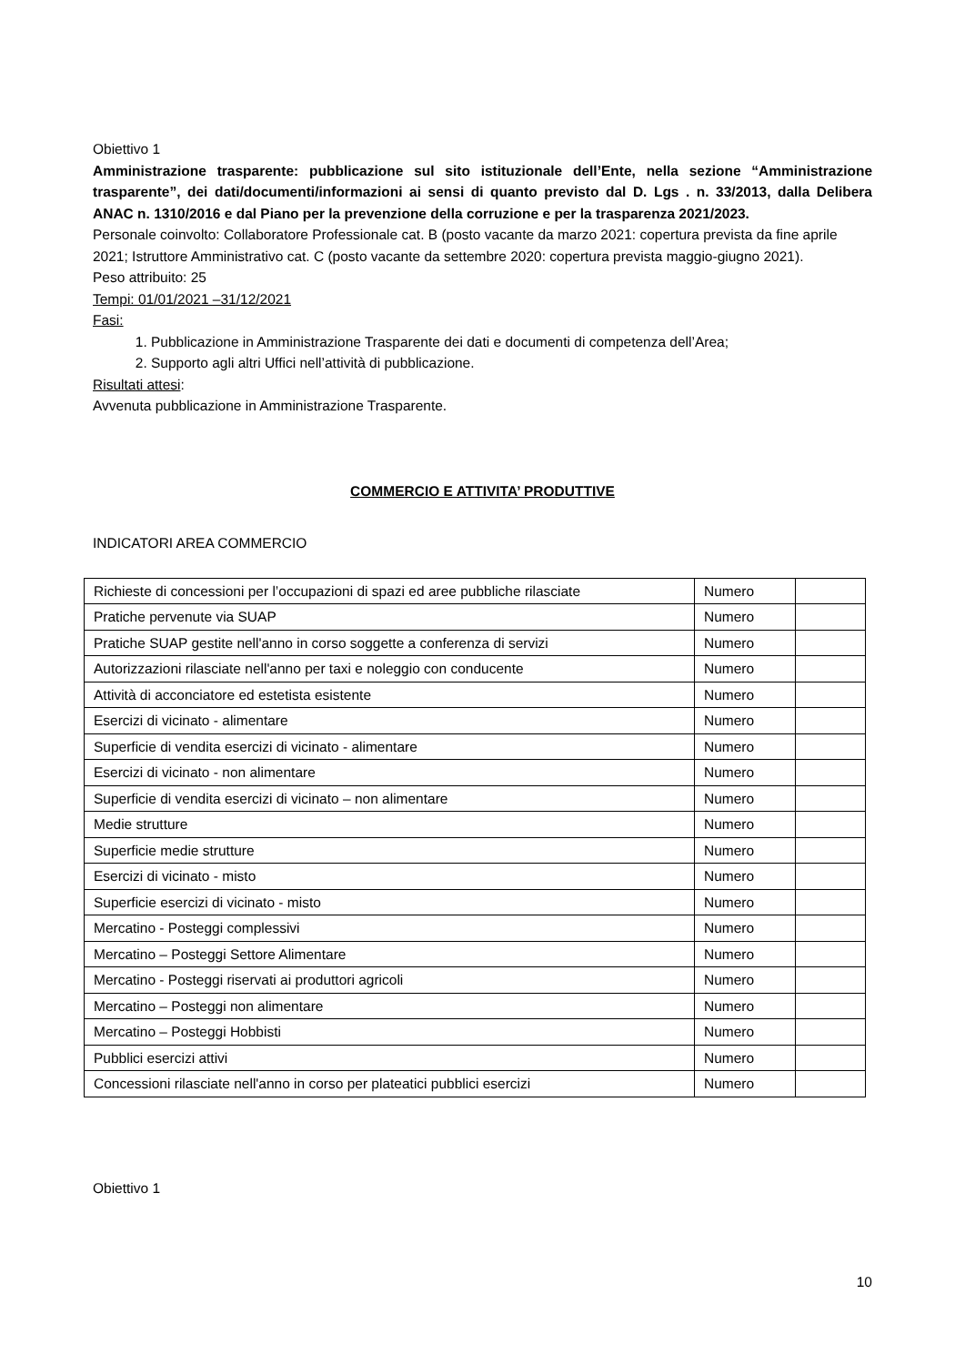Obiettivo 1
Amministrazione trasparente: pubblicazione sul sito istituzionale dell’Ente, nella sezione “Amministrazione trasparente”, dei dati/documenti/informazioni ai sensi di quanto previsto dal D. Lgs . n. 33/2013, dalla Delibera ANAC n. 1310/2016 e dal Piano per la prevenzione della corruzione e per la trasparenza 2021/2023.
Personale coinvolto: Collaboratore Professionale cat. B (posto vacante da marzo 2021: copertura prevista da fine aprile 2021; Istruttore Amministrativo cat. C (posto vacante da settembre 2020: copertura prevista maggio-giugno 2021).
Peso attribuito: 25
Tempi: 01/01/2021 –31/12/2021
Fasi:
1. Pubblicazione in Amministrazione Trasparente dei dati e documenti di competenza dell’Area;
2. Supporto agli altri Uffici nell’attività di pubblicazione.
Risultati attesi:
Avvenuta pubblicazione in Amministrazione Trasparente.
COMMERCIO E ATTIVITA’ PRODUTTIVE
INDICATORI AREA COMMERCIO
| Richieste di concessioni per l’occupazioni di spazi ed aree pubbliche rilasciate | Numero | |
| Pratiche pervenute via SUAP | Numero | |
| Pratiche SUAP gestite nell'anno in corso soggette a conferenza di servizi | Numero | |
| Autorizzazioni rilasciate nell'anno per taxi e noleggio con conducente | Numero | |
| Attività di acconciatore ed estetista esistente | Numero | |
| Esercizi di vicinato - alimentare | Numero | |
| Superficie di vendita esercizi di vicinato - alimentare | Numero | |
| Esercizi di vicinato - non alimentare | Numero | |
| Superficie di vendita esercizi di vicinato – non alimentare | Numero | |
| Medie strutture | Numero | |
| Superficie medie strutture | Numero | |
| Esercizi di vicinato - misto | Numero | |
| Superficie esercizi di vicinato - misto | Numero | |
| Mercatino - Posteggi complessivi | Numero | |
| Mercatino – Posteggi Settore Alimentare | Numero | |
| Mercatino - Posteggi riservati ai produttori agricoli | Numero | |
| Mercatino – Posteggi non alimentare | Numero | |
| Mercatino – Posteggi Hobbisti | Numero | |
| Pubblici esercizi attivi | Numero | |
| Concessioni rilasciate nell'anno in corso per plateatici pubblici esercizi | Numero | |
Obiettivo 1
10